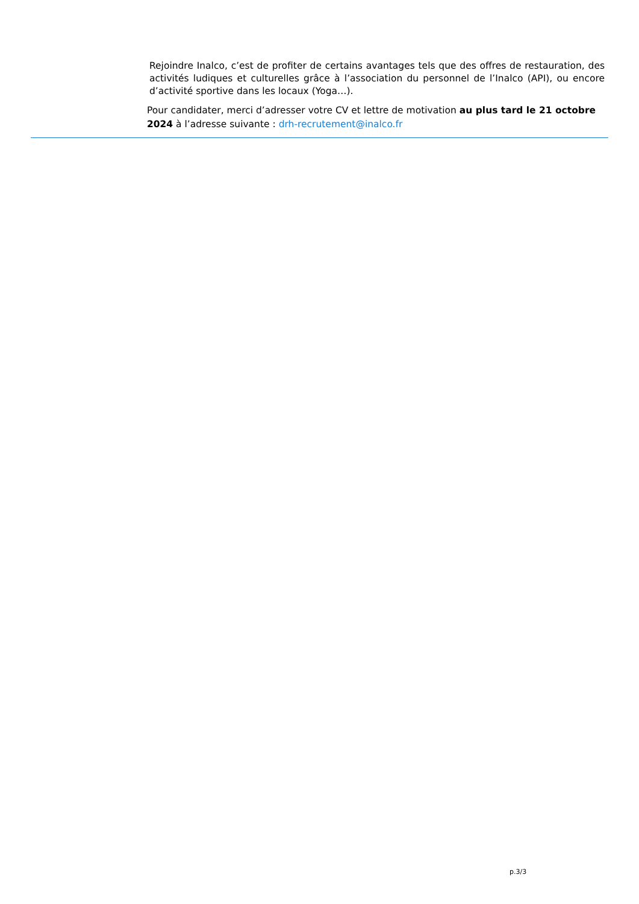Rejoindre Inalco, c’est de profiter de certains avantages tels que des offres de restauration, des activités ludiques et culturelles grâce à l’association du personnel de l’Inalco (API), ou encore d’activité sportive dans les locaux (Yoga…).
Pour candidater, merci d’adresser votre CV et lettre de motivation au plus tard le 21 octobre 2024 à l’adresse suivante : drh-recrutement@inalco.fr
p.3/3